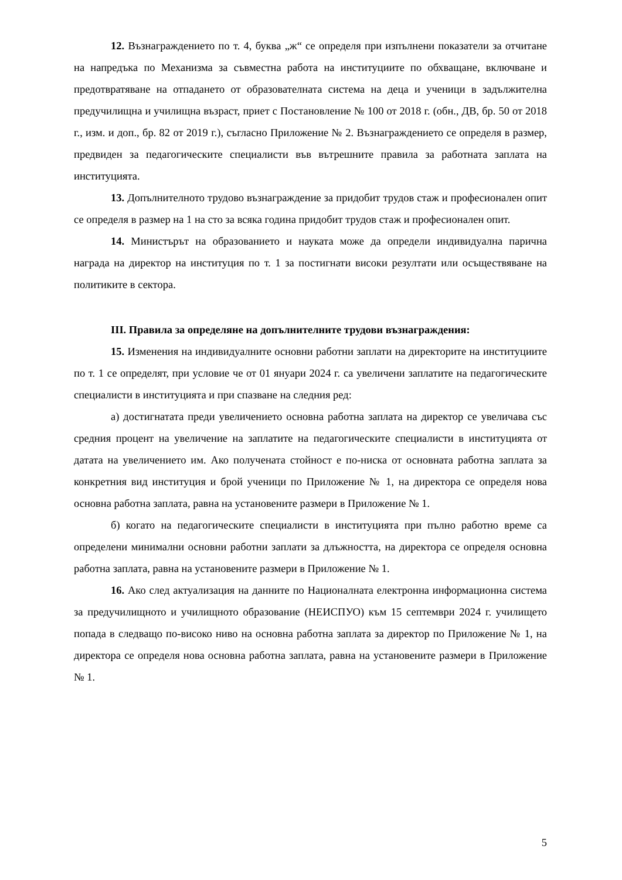12. Възнаграждението по т. 4, буква „ж“ се определя при изпълнени показатели за отчитане на напредъка по Механизма за съвместна работа на институциите по обхващане, включване и предотвратяване на отпадането от образователната система на деца и ученици в задължителна предучилищна и училищна възраст, приет с Постановление № 100 от 2018 г. (обн., ДВ, бр. 50 от 2018 г., изм. и доп., бр. 82 от 2019 г.), съгласно Приложение № 2. Възнаграждението се определя в размер, предвиден за педагогическите специалисти във вътрешните правила за работната заплата на институцията.
13. Допълнителното трудово възнаграждение за придобит трудов стаж и професионален опит се определя в размер на 1 на сто за всяка година придобит трудов стаж и професионален опит.
14. Министърът на образованието и науката може да определи индивидуална парична награда на директор на институция по т. 1 за постигнати високи резултати или осъществяване на политиките в сектора.
III. Правила за определяне на допълнителните трудови възнаграждения:
15. Изменения на индивидуалните основни работни заплати на директорите на институциите по т. 1 се определят, при условие че от 01 януари 2024 г. са увеличени заплатите на педагогическите специалисти в институцията и при спазване на следния ред:
а) достигнатата преди увеличението основна работна заплата на директор се увеличава със средния процент на увеличение на заплатите на педагогическите специалисти в институцията от датата на увеличението им. Ако получената стойност е по-ниска от основната работна заплата за конкретния вид институция и брой ученици по Приложение № 1, на директора се определя нова основна работна заплата, равна на установените размери в Приложение № 1.
б) когато на педагогическите специалисти в институцията при пълно работно време са определени минимални основни работни заплати за длъжността, на директора се определя основна работна заплата, равна на установените размери в Приложение № 1.
16. Ако след актуализация на данните по Националната електронна информационна система за предучилищното и училищното образование (НЕИСПУО) към 15 септември 2024 г. училището попада в следващо по-високо ниво на основна работна заплата за директор по Приложение № 1, на директора се определя нова основна работна заплата, равна на установените размери в Приложение № 1.
5